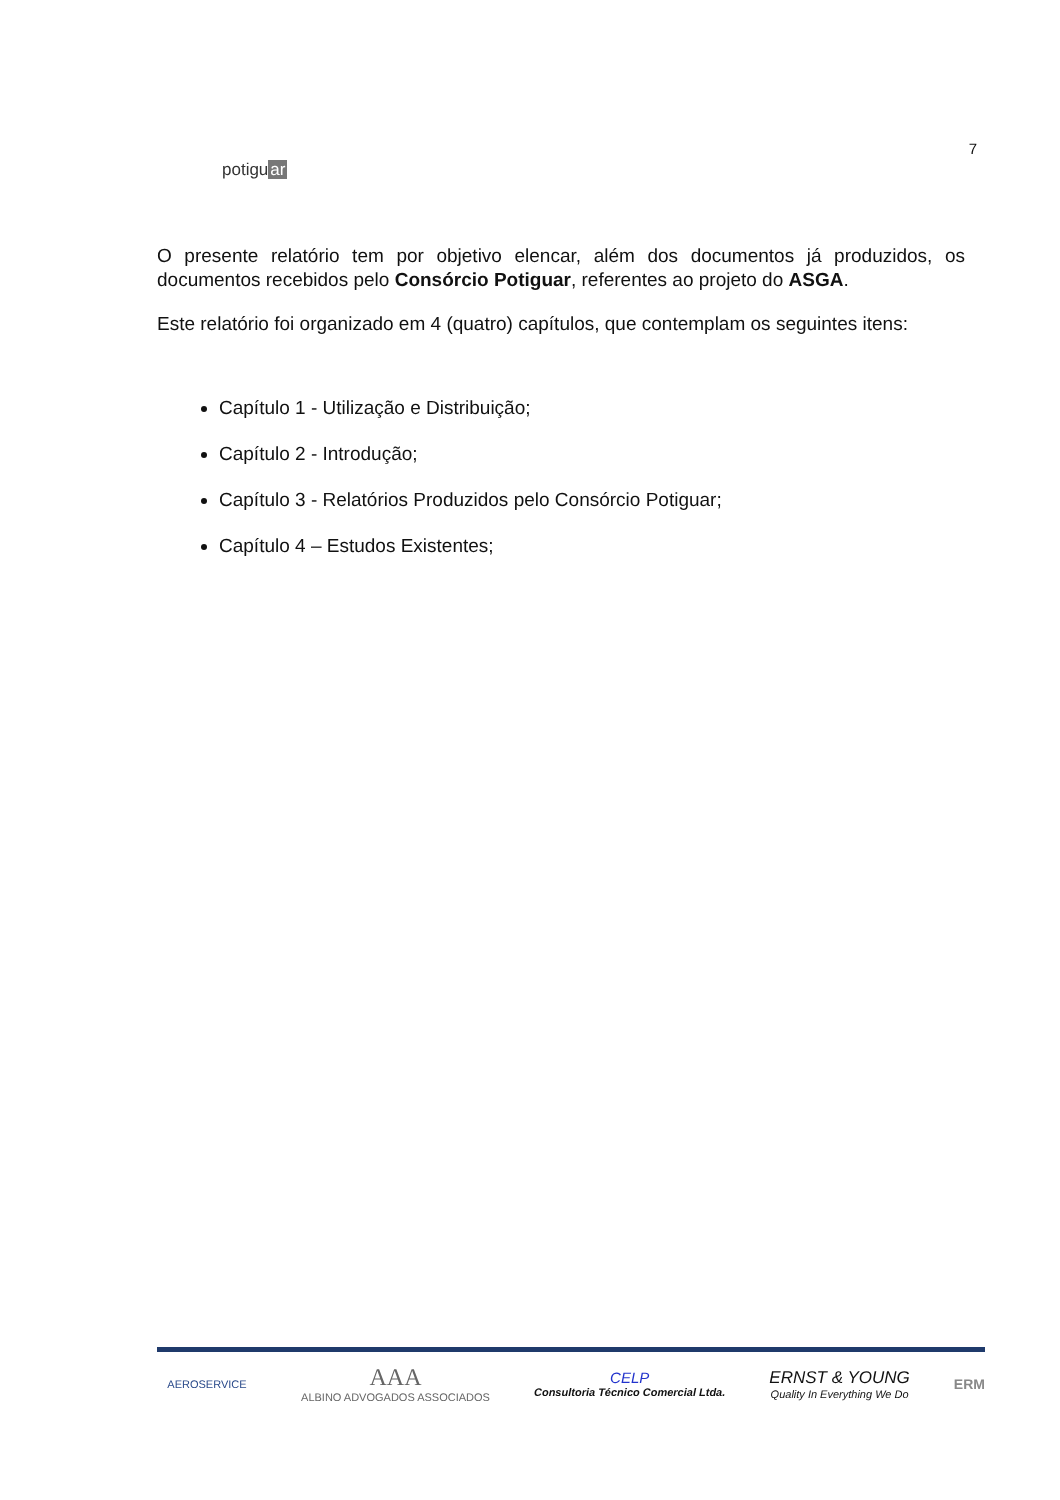potiguar
7
O presente relatório tem por objetivo elencar, além dos documentos já produzidos, os documentos recebidos pelo Consórcio Potiguar, referentes ao projeto do ASGA.
Este relatório foi organizado em 4 (quatro) capítulos, que contemplam os seguintes itens:
Capítulo 1 - Utilização e Distribuição;
Capítulo 2 - Introdução;
Capítulo 3 - Relatórios Produzidos pelo Consórcio Potiguar;
Capítulo 4 – Estudos Existentes;
AEROSERVICE
AAA
ALBINO ADVOGADOS ASSOCIADOS
CELP
Consultoria Técnico Comercial Ltda.
ERNST & YOUNG
Quality In Everything We Do
ERM